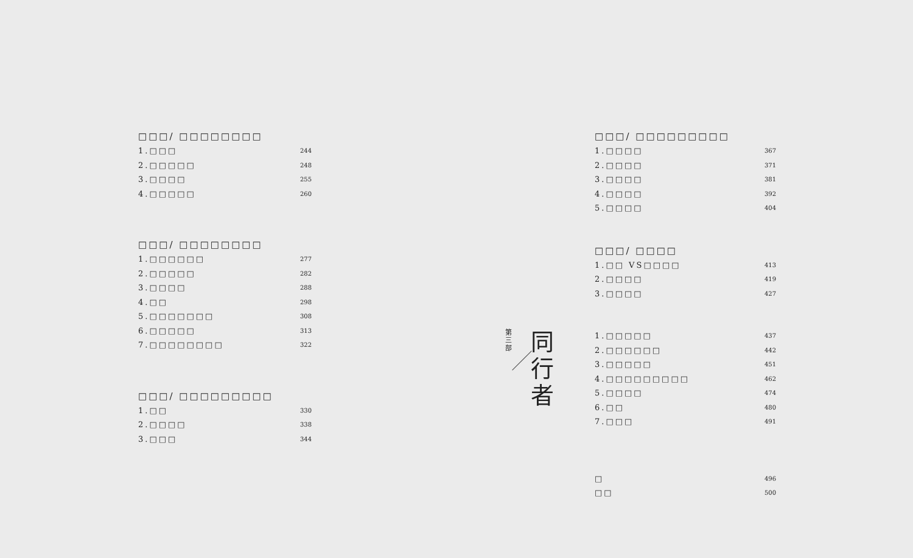□□□/ □□□□□□□□
1.□□□ 244
2.□□□□□ 248
3.□□□□ 255
4.□□□□□ 260
□□□/ □□□□□□□□
1.□□□□□□ 277
2.□□□□□ 282
3.□□□□ 288
4.□□ 298
5.□□□□□□□ 308
6.□□□□□ 313
7.□□□□□□□□ 322
□□□/ □□□□□□□□□
1.□□ 330
2.□□□□ 338
3.□□□ 344
第三部
同行者
□□□/ □□□□□□□□□
1.□□□□ 367
2.□□□□ 371
3.□□□□ 381
4.□□□□ 392
5.□□□□ 404
□□□/ □□□□
1.□□ VS□□□□ 413
2.□□□□ 419
3.□□□□ 427
1.□□□□□ 437
2.□□□□□□ 442
3.□□□□□ 451
4.□□□□□□□□□ 462
5.□□□□ 474
6.□□ 480
7.□□□ 491
□ 496
□□ 500